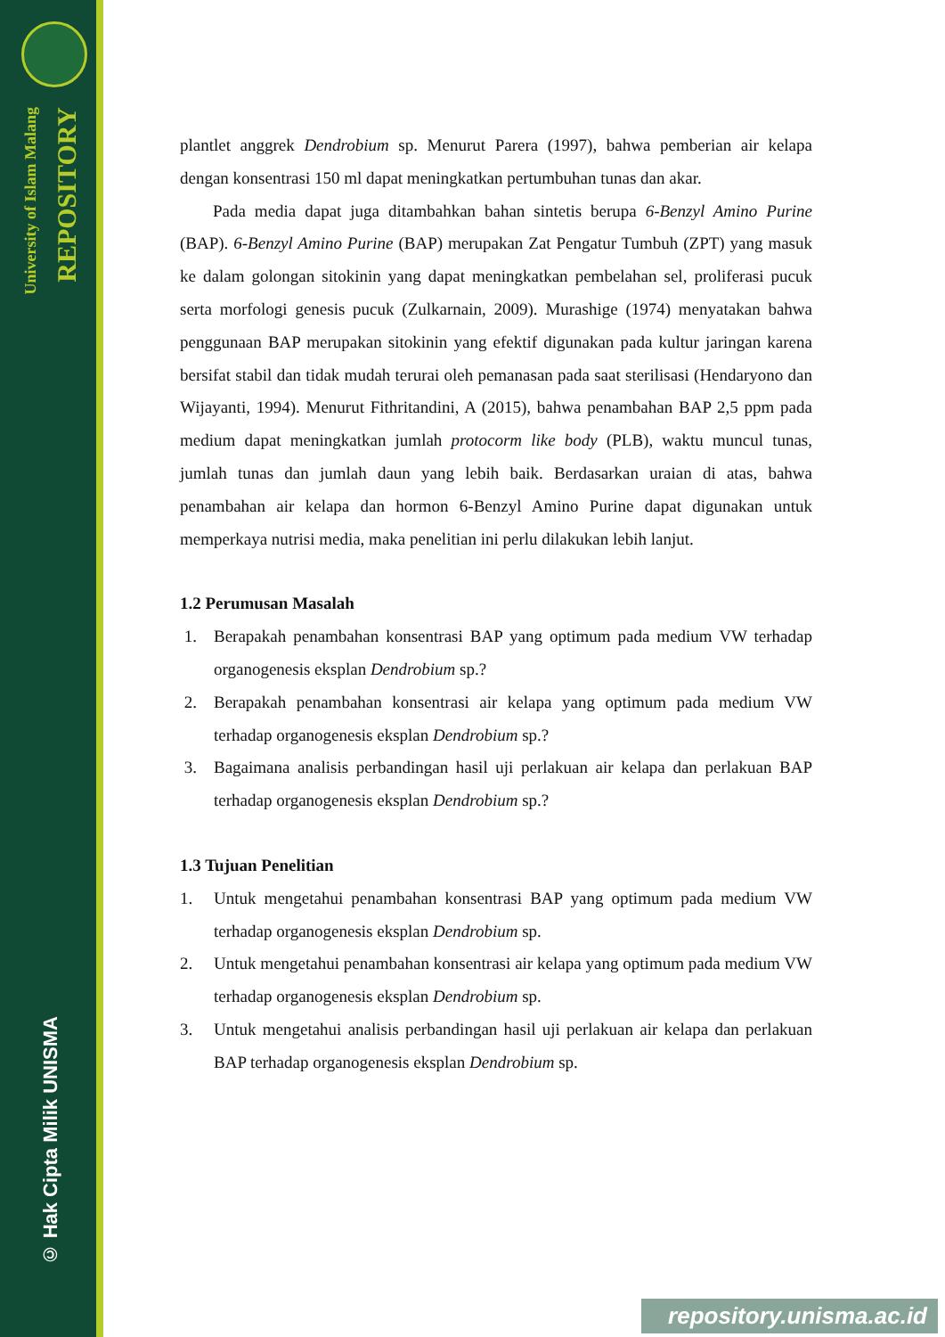University of Islam Malang
REPOSITORY
© Hak Cipta Milik UNISMA
plantlet anggrek Dendrobium sp. Menurut Parera (1997), bahwa pemberian air kelapa dengan konsentrasi 150 ml dapat meningkatkan pertumbuhan tunas dan akar.
Pada media dapat juga ditambahkan bahan sintetis berupa 6-Benzyl Amino Purine (BAP). 6-Benzyl Amino Purine (BAP) merupakan Zat Pengatur Tumbuh (ZPT) yang masuk ke dalam golongan sitokinin yang dapat meningkatkan pembelahan sel, proliferasi pucuk serta morfologi genesis pucuk (Zulkarnain, 2009). Murashige (1974) menyatakan bahwa penggunaan BAP merupakan sitokinin yang efektif digunakan pada kultur jaringan karena bersifat stabil dan tidak mudah terurai oleh pemanasan pada saat sterilisasi (Hendaryono dan Wijayanti, 1994). Menurut Fithritandini, A (2015), bahwa penambahan BAP 2,5 ppm pada medium dapat meningkatkan jumlah protocorm like body (PLB), waktu muncul tunas, jumlah tunas dan jumlah daun yang lebih baik. Berdasarkan uraian di atas, bahwa penambahan air kelapa dan hormon 6-Benzyl Amino Purine dapat digunakan untuk memperkaya nutrisi media, maka penelitian ini perlu dilakukan lebih lanjut.
1.2 Perumusan Masalah
1. Berapakah penambahan konsentrasi BAP yang optimum pada medium VW terhadap organogenesis eksplan Dendrobium sp.?
2. Berapakah penambahan konsentrasi air kelapa yang optimum pada medium VW terhadap organogenesis eksplan Dendrobium sp.?
3. Bagaimana analisis perbandingan hasil uji perlakuan air kelapa dan perlakuan BAP terhadap organogenesis eksplan Dendrobium sp.?
1.3 Tujuan Penelitian
1. Untuk mengetahui penambahan konsentrasi BAP yang optimum pada medium VW terhadap organogenesis eksplan Dendrobium sp.
2. Untuk mengetahui penambahan konsentrasi air kelapa yang optimum pada medium VW terhadap organogenesis eksplan Dendrobium sp.
3. Untuk mengetahui analisis perbandingan hasil uji perlakuan air kelapa dan perlakuan BAP terhadap organogenesis eksplan Dendrobium sp.
repository.unisma.ac.id